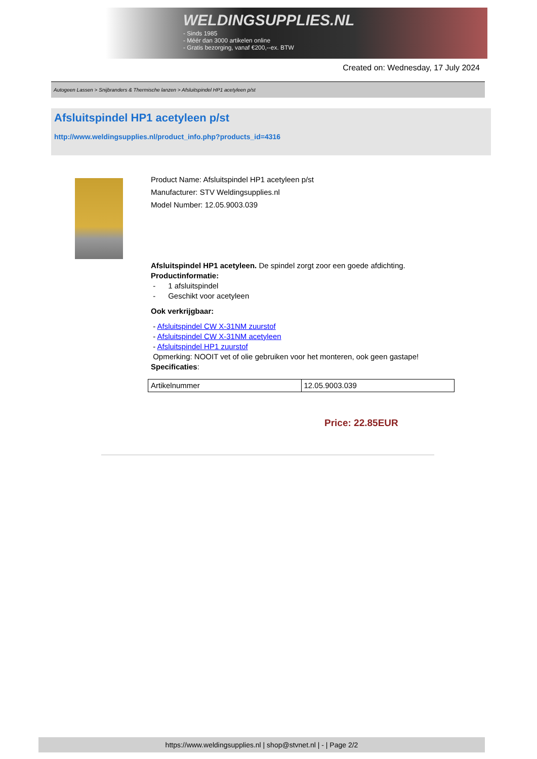WELDINGSUPPLIES.NL
- Sinds 1985
- Méér dan 3000 artikelen online
- Gratis bezorging, vanaf €200,--ex. BTW
Created on: Wednesday, 17 July 2024
Autogeen Lassen > Snijbranders & Thermische lanzen > Afsluitspindel HP1 acetyleen p/st
Afsluitspindel HP1 acetyleen p/st
http://www.weldingsupplies.nl/product_info.php?products_id=4316
Product Name: Afsluitspindel HP1 acetyleen p/st
Manufacturer: STV Weldingsupplies.nl
Model Number: 12.05.9003.039
Afsluitspindel HP1 acetyleen. De spindel zorgt zoor een goede afdichting.
Productinformatie:
- 1 afsluitspindel
- Geschikt voor acetyleen
Ook verkrijgbaar:
- Afsluitspindel CW X-31NM zuurstof
- Afsluitspindel CW X-31NM acetyleen
- Afsluitspindel HP1 zuurstof
Opmerking: NOOIT vet of olie gebruiken voor het monteren, ook geen gastape!
Specificaties:
| Artikelnummer | 12.05.9003.039 |
Price: 22.85EUR
https://www.weldingsupplies.nl | shop@stvnet.nl | - | Page 2/2